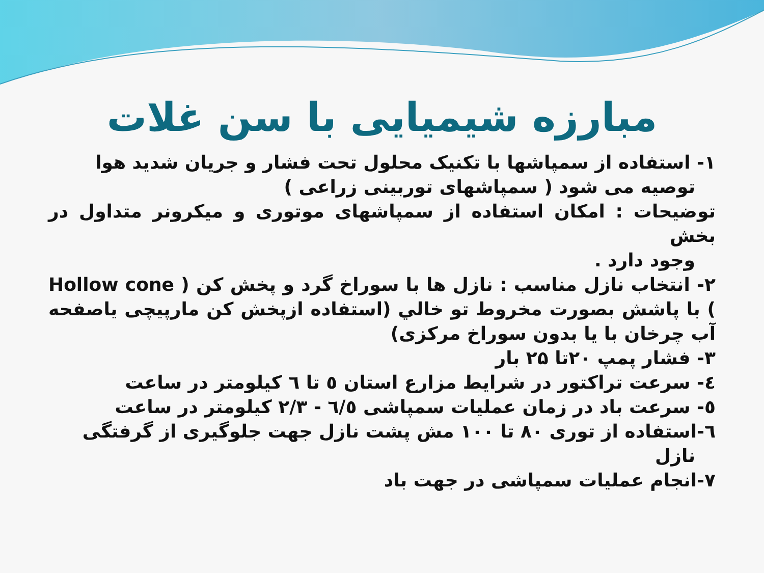مبارزه شیمیایی با سن غلات
۱- استفاده از سمپاشها با تکنیک محلول تحت فشار و جریان شدید هوا
توصیه می شود ( سمپاشهای توربینی زراعی )
توضیحات : امکان استفاده از سمپاشهای موتوری و میکرونر متداول در بخش
وجود دارد .
۲- انتخاب نازل مناسب : نازل ها با سوراخ گرد و پخش کن ( Hollow cone ) با پاشش بصورت مخروط تو خالي (استفاده ازپخش کن مارپیچی یاصفحه آب چرخان با یا بدون سوراخ مرکزی)
۳- فشار پمپ ۲۰تا ۲۵ بار
٤- سرعت تراکتور در شرایط مزارع استان ٥ تا ٦ کیلومتر در ساعت
٥- سرعت باد در زمان عملیات سمپاشی ٦/٥ - ۲/۳ کیلومتر در ساعت
٦-استفاده از توری ۸۰ تا ۱۰۰ مش پشت نازل جهت جلوگیری از گرفتگی
نازل
۷-انجام عملیات سمپاشی در جهت باد